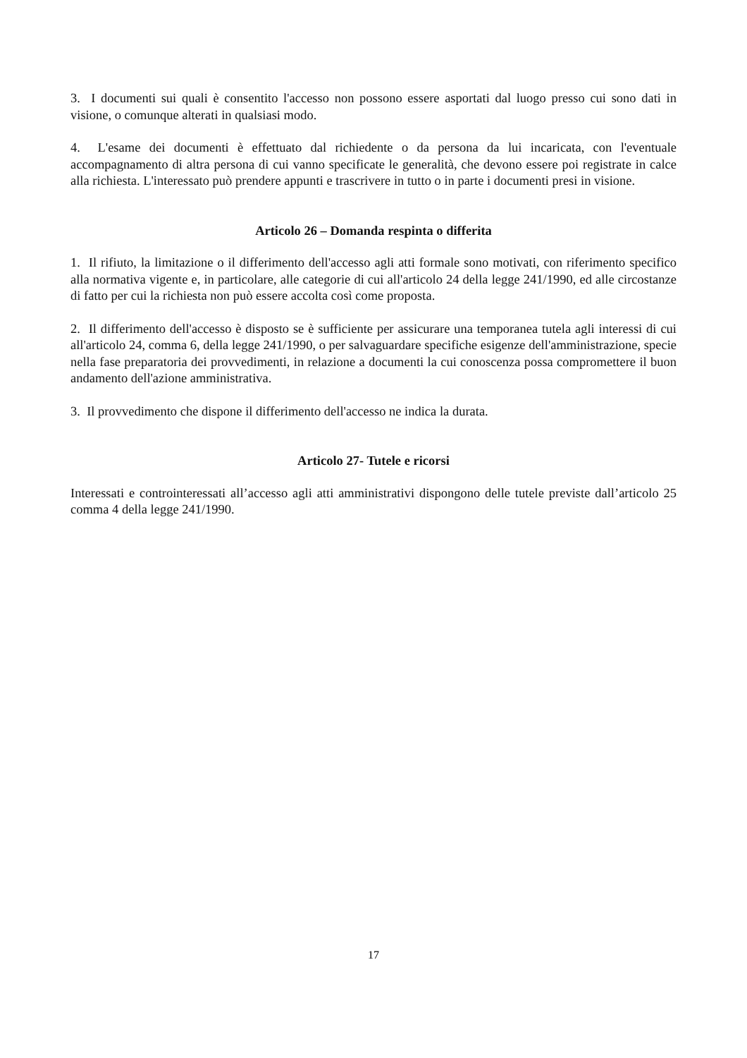3. I documenti sui quali è consentito l'accesso non possono essere asportati dal luogo presso cui sono dati in visione, o comunque alterati in qualsiasi modo.
4. L'esame dei documenti è effettuato dal richiedente o da persona da lui incaricata, con l'eventuale accompagnamento di altra persona di cui vanno specificate le generalità, che devono essere poi registrate in calce alla richiesta. L'interessato può prendere appunti e trascrivere in tutto o in parte i documenti presi in visione.
Articolo 26 – Domanda respinta o differita
1. Il rifiuto, la limitazione o il differimento dell'accesso agli atti formale sono motivati, con riferimento specifico alla normativa vigente e, in particolare, alle categorie di cui all'articolo 24 della legge 241/1990, ed alle circostanze di fatto per cui la richiesta non può essere accolta così come proposta.
2. Il differimento dell'accesso è disposto se è sufficiente per assicurare una temporanea tutela agli interessi di cui all'articolo 24, comma 6, della legge 241/1990, o per salvaguardare specifiche esigenze dell'amministrazione, specie nella fase preparatoria dei provvedimenti, in relazione a documenti la cui conoscenza possa compromettere il buon andamento dell'azione amministrativa.
3. Il provvedimento che dispone il differimento dell'accesso ne indica la durata.
Articolo 27- Tutele e ricorsi
Interessati e controinteressati all’accesso agli atti amministrativi dispongono delle tutele previste dall’articolo 25 comma 4 della legge 241/1990.
17